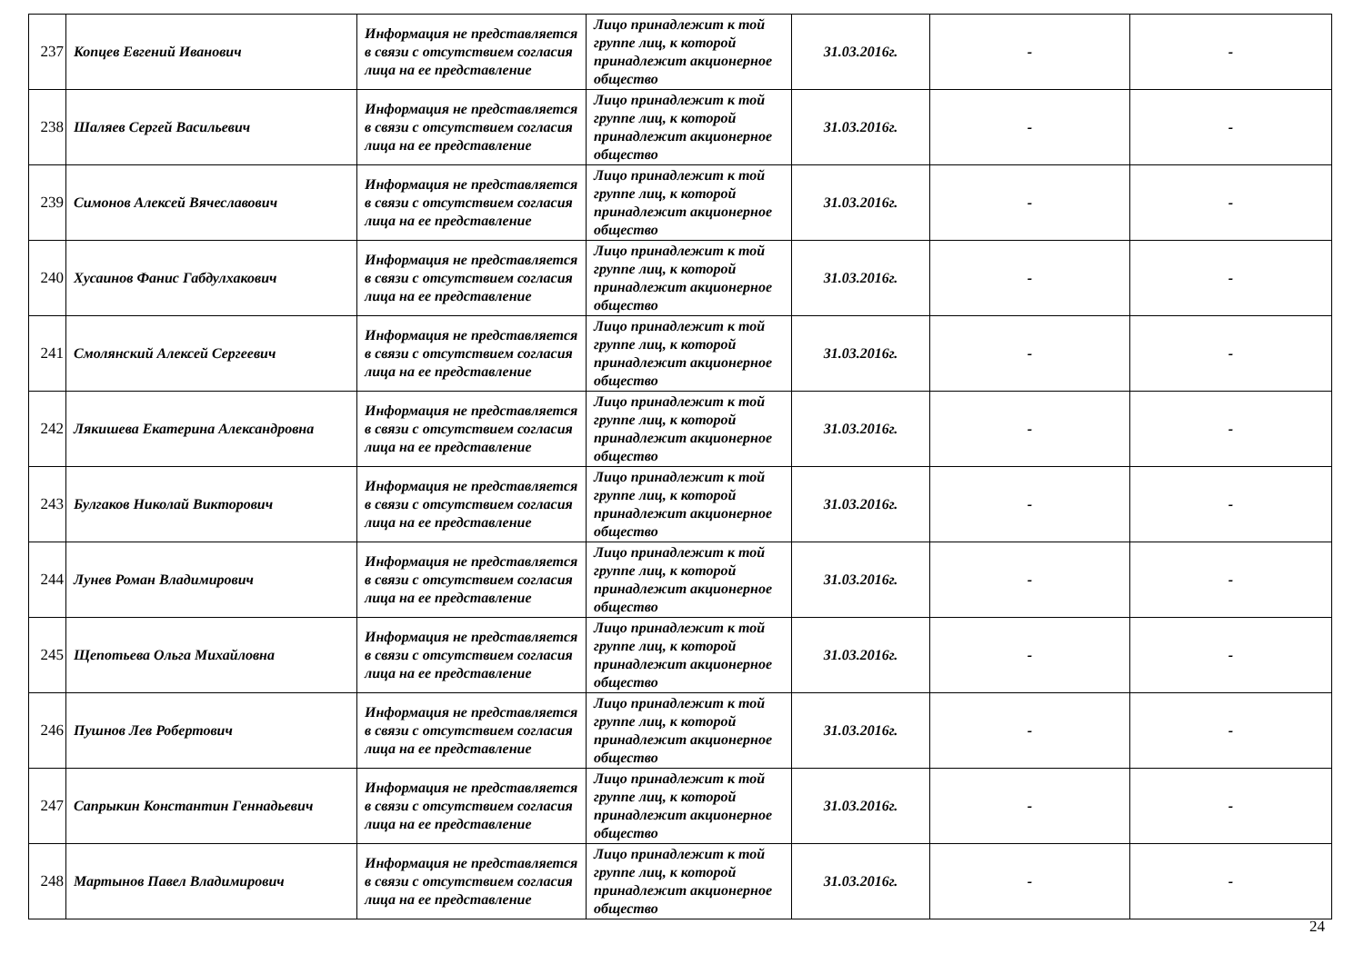| 237 | Копцев Евгений Иванович | Информация не представляется в связи с отсутствием согласия лица на ее представление | Лицо принадлежит к той группе лиц, к которой принадлежит акционерное общество | 31.03.2016г. | - | - |
| 238 | Шаляев Сергей Васильевич | Информация не представляется в связи с отсутствием согласия лица на ее представление | Лицо принадлежит к той группе лиц, к которой принадлежит акционерное общество | 31.03.2016г. | - | - |
| 239 | Симонов Алексей Вячеславович | Информация не представляется в связи с отсутствием согласия лица на ее представление | Лицо принадлежит к той группе лиц, к которой принадлежит акционерное общество | 31.03.2016г. | - | - |
| 240 | Хусаинов Фанис Габдулхакович | Информация не представляется в связи с отсутствием согласия лица на ее представление | Лицо принадлежит к той группе лиц, к которой принадлежит акционерное общество | 31.03.2016г. | - | - |
| 241 | Смолянский Алексей Сергеевич | Информация не представляется в связи с отсутствием согласия лица на ее представление | Лицо принадлежит к той группе лиц, к которой принадлежит акционерное общество | 31.03.2016г. | - | - |
| 242 | Лякишева Екатерина Александровна | Информация не представляется в связи с отсутствием согласия лица на ее представление | Лицо принадлежит к той группе лиц, к которой принадлежит акционерное общество | 31.03.2016г. | - | - |
| 243 | Булгаков Николай Викторович | Информация не представляется в связи с отсутствием согласия лица на ее представление | Лицо принадлежит к той группе лиц, к которой принадлежит акционерное общество | 31.03.2016г. | - | - |
| 244 | Лунев Роман Владимирович | Информация не представляется в связи с отсутствием согласия лица на ее представление | Лицо принадлежит к той группе лиц, к которой принадлежит акционерное общество | 31.03.2016г. | - | - |
| 245 | Щепотьева Ольга Михайловна | Информация не представляется в связи с отсутствием согласия лица на ее представление | Лицо принадлежит к той группе лиц, к которой принадлежит акционерное общество | 31.03.2016г. | - | - |
| 246 | Пушнов Лев Робертович | Информация не представляется в связи с отсутствием согласия лица на ее представление | Лицо принадлежит к той группе лиц, к которой принадлежит акционерное общество | 31.03.2016г. | - | - |
| 247 | Сапрыкин Константин Геннадьевич | Информация не представляется в связи с отсутствием согласия лица на ее представление | Лицо принадлежит к той группе лиц, к которой принадлежит акционерное общество | 31.03.2016г. | - | - |
| 248 | Мартынов Павел Владимирович | Информация не представляется в связи с отсутствием согласия лица на ее представление | Лицо принадлежит к той группе лиц, к которой принадлежит акционерное общество | 31.03.2016г. | - | - |
24